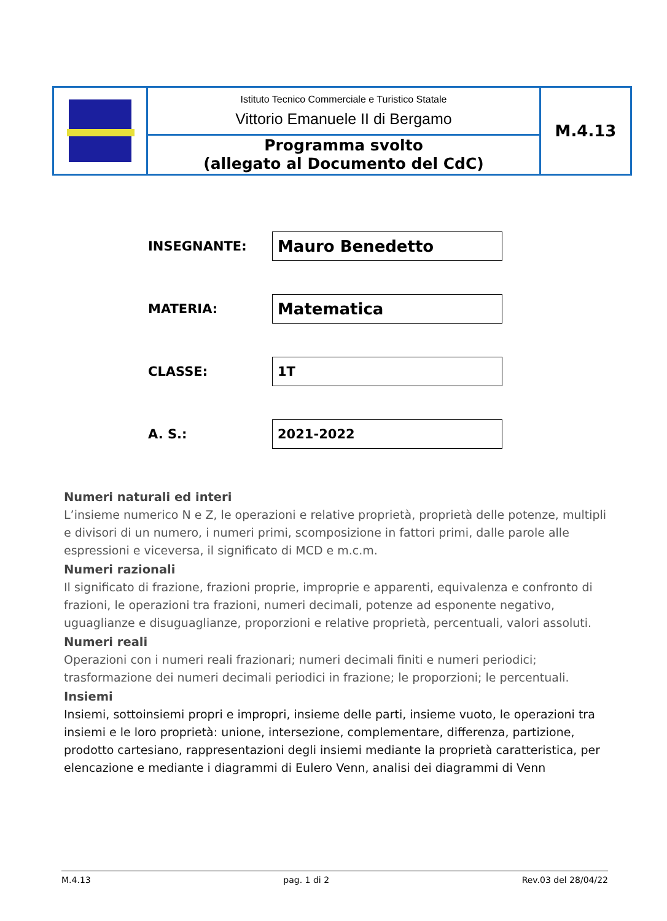| | Istituto Tecnico Commerciale e Turistico Statale Vittorio Emanuele II di Bergamo | M.4.13 |
| | Programma svolto (allegato al Documento del CdC) | |
| INSEGNANTE: | Mauro Benedetto |
| MATERIA: | Matematica |
| CLASSE: | 1T |
| A. S.: | 2021-2022 |
Numeri naturali ed interi
L’insieme numerico N e Z, le operazioni e relative proprietà, proprietà delle potenze, multipli e divisori di un numero, i numeri primi, scomposizione in fattori primi, dalle parole alle espressioni e viceversa, il significato di MCD e m.c.m.
Numeri razionali
Il significato di frazione, frazioni proprie, improprie e apparenti, equivalenza e confronto di frazioni, le operazioni tra frazioni, numeri decimali, potenze ad esponente negativo, uguaglianze e disuguaglianze, proporzioni e relative proprietà, percentuali, valori assoluti.
Numeri reali
Operazioni con i numeri reali frazionari; numeri decimali finiti e numeri periodici; trasformazione dei numeri decimali periodici in frazione; le proporzioni; le percentuali.
Insiemi
Insiemi, sottoinsiemi propri e impropri, insieme delle parti, insieme vuoto, le operazioni tra insiemi e le loro proprietà: unione, intersezione, complementare, differenza, partizione, prodotto cartesiano, rappresentazioni degli insiemi mediante la proprietà caratteristica, per elencazione e mediante i diagrammi di Eulero Venn, analisi dei diagrammi di Venn
M.4.13 pag. 1 di 2 Rev.03 del 28/04/22